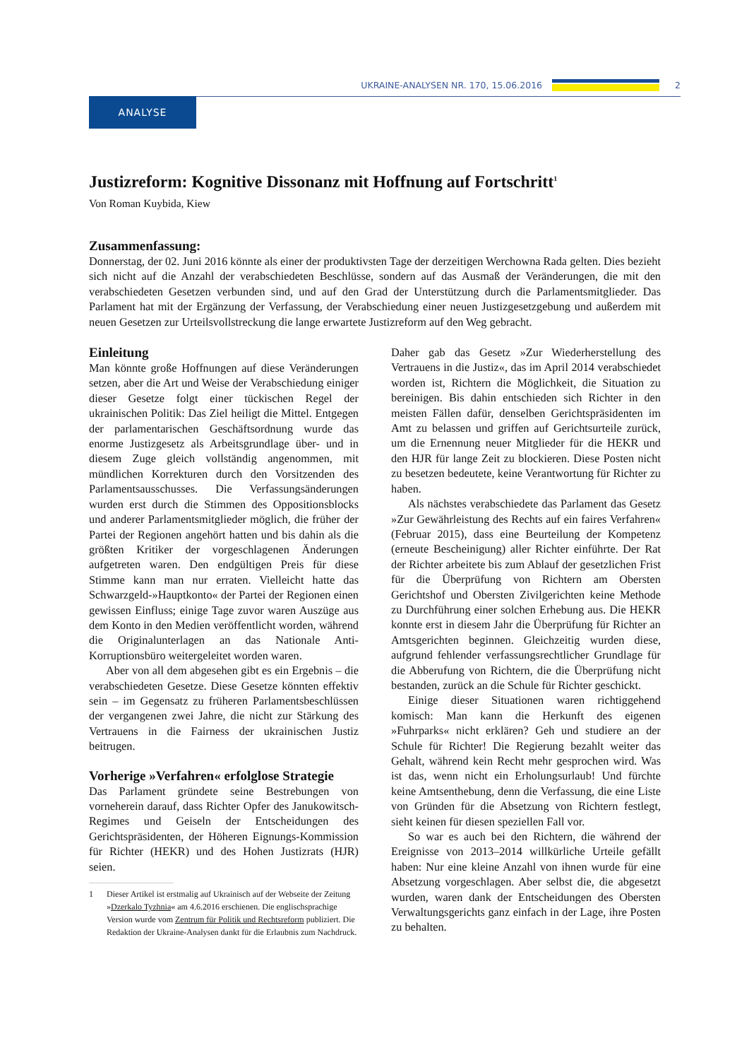UKRAINE-ANALYSEN NR. 170, 15.06.2016 2
ANALYSE
Justizreform: Kognitive Dissonanz mit Hoffnung auf Fortschritt<sup>1</sup>
Von Roman Kuybida, Kiew
Zusammenfassung:
Donnerstag, der 02. Juni 2016 könnte als einer der produktivsten Tage der derzeitigen Werchowna Rada gelten. Dies bezieht sich nicht auf die Anzahl der verabschiedeten Beschlüsse, sondern auf das Ausmaß der Veränderungen, die mit den verabschiedeten Gesetzen verbunden sind, und auf den Grad der Unterstützung durch die Parlamentsmitglieder. Das Parlament hat mit der Ergänzung der Verfassung, der Verabschiedung einer neuen Justizgesetzgebung und außerdem mit neuen Gesetzen zur Urteilsvollstreckung die lange erwartete Justizreform auf den Weg gebracht.
Einleitung
Man könnte große Hoffnungen auf diese Veränderungen setzen, aber die Art und Weise der Verabschiedung einiger dieser Gesetze folgt einer tückischen Regel der ukrainischen Politik: Das Ziel heiligt die Mittel. Entgegen der parlamentarischen Geschäftsordnung wurde das enorme Justizgesetz als Arbeitsgrundlage über- und in diesem Zuge gleich vollständig angenommen, mit mündlichen Korrekturen durch den Vorsitzenden des Parlamentsausschusses. Die Verfassungsänderungen wurden erst durch die Stimmen des Oppositionsblocks und anderer Parlamentsmitglieder möglich, die früher der Partei der Regionen angehört hatten und bis dahin als die größten Kritiker der vorgeschlagenen Änderungen aufgetreten waren. Den endgültigen Preis für diese Stimme kann man nur erraten. Vielleicht hatte das Schwarzgeld-»Hauptkonto« der Partei der Regionen einen gewissen Einfluss; einige Tage zuvor waren Auszüge aus dem Konto in den Medien veröffentlicht worden, während die Originalunterlagen an das Nationale Anti-Korruptionsbüro weitergeleitet worden waren.
Aber von all dem abgesehen gibt es ein Ergebnis – die verabschiedeten Gesetze. Diese Gesetze könnten effektiv sein – im Gegensatz zu früheren Parlamentsbeschlüssen der vergangenen zwei Jahre, die nicht zur Stärkung des Vertrauens in die Fairness der ukrainischen Justiz beitrugen.
Vorherige »Verfahren« erfolglose Strategie
Das Parlament gründete seine Bestrebungen von vorneherein darauf, dass Richter Opfer des Janukowitsch-Regimes und Geiseln der Entscheidungen des Gerichtspräsidenten, der Höheren Eignungs-Kommission für Richter (HEKR) und des Hohen Justizrats (HJR) seien.
1 Dieser Artikel ist erstmalig auf Ukrainisch auf der Webseite der Zeitung »Dzerkalo Tyzhnia« am 4.6.2016 erschienen. Die englischsprachige Version wurde vom Zentrum für Politik und Rechtsreform publiziert. Die Redaktion der Ukraine-Analysen dankt für die Erlaubnis zum Nachdruck.
Daher gab das Gesetz »Zur Wiederherstellung des Vertrauens in die Justiz«, das im April 2014 verabschiedet worden ist, Richtern die Möglichkeit, die Situation zu bereinigen. Bis dahin entschieden sich Richter in den meisten Fällen dafür, denselben Gerichtspräsidenten im Amt zu belassen und griffen auf Gerichtsurteile zurück, um die Ernennung neuer Mitglieder für die HEKR und den HJR für lange Zeit zu blockieren. Diese Posten nicht zu besetzen bedeutete, keine Verantwortung für Richter zu haben.
Als nächstes verabschiedete das Parlament das Gesetz »Zur Gewährleistung des Rechts auf ein faires Verfahren« (Februar 2015), dass eine Beurteilung der Kompetenz (erneute Bescheinigung) aller Richter einführte. Der Rat der Richter arbeitete bis zum Ablauf der gesetzlichen Frist für die Überprüfung von Richtern am Obersten Gerichtshof und Obersten Zivilgerichten keine Methode zu Durchführung einer solchen Erhebung aus. Die HEKR konnte erst in diesem Jahr die Überprüfung für Richter an Amtsgerichten beginnen. Gleichzeitig wurden diese, aufgrund fehlender verfassungsrechtlicher Grundlage für die Abberufung von Richtern, die die Überprüfung nicht bestanden, zurück an die Schule für Richter geschickt.
Einige dieser Situationen waren richtiggehend komisch: Man kann die Herkunft des eigenen »Fuhrparks« nicht erklären? Geh und studiere an der Schule für Richter! Die Regierung bezahlt weiter das Gehalt, während kein Recht mehr gesprochen wird. Was ist das, wenn nicht ein Erholungsurlaub! Und fürchte keine Amtsenthebung, denn die Verfassung, die eine Liste von Gründen für die Absetzung von Richtern festlegt, sieht keinen für diesen speziellen Fall vor.
So war es auch bei den Richtern, die während der Ereignisse von 2013–2014 willkürliche Urteile gefällt haben: Nur eine kleine Anzahl von ihnen wurde für eine Absetzung vorgeschlagen. Aber selbst die, die abgesetzt wurden, waren dank der Entscheidungen des Obersten Verwaltungsgerichts ganz einfach in der Lage, ihre Posten zu behalten.